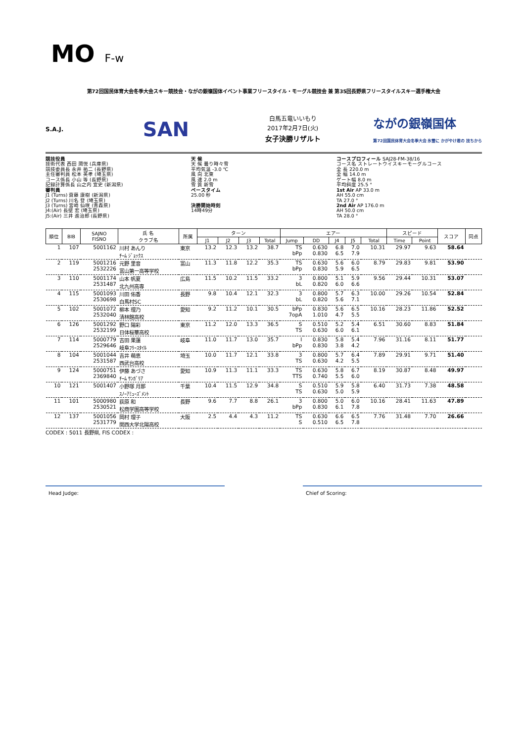MO F-w
第72回国民体育大会冬季大会スキー競技会・ながの銀嶺国体イベント事業フリースタイル・モーグル競技会 兼 第35回長野県フリースタイルスキー選手権大会
S.A.J.
SAN
白馬五竜いいもり
2017年2月7日(火)
女子決勝リザルト
ながの銀嶺国体
第72回国民体育大会冬季大会 氷雪に かがやけ君の 技ちから
競技役員
技術代表 西田 潤悦 (兵庫県)
競技委員長 永井 祐二 (長野県)
主任審判員 松本 英孝 (埼玉県)
コース係長 小山 等 (長野県)
記録計算係長 山之内 宣史 (新潟県)
審判員
J1 (Turns) 齋藤 康樹 (新潟県)
J2 (Turns) 川名 登 (埼玉県)
J3 (Turns) 宮崎 仙咲 (青森県)
J4:(Air) 長壁 宏 (埼玉県)
J5:(Air) 三井 進治郎 (長野県)
天 候
天 候 曇り時々雪
平均気温 -3.0 ℃
風 向 北東
風 速 2.0 m
雪 質 新雪
ペースタイム
25.00 秒
決勝開始時刻
14時49分
コースプロフィール SAJ28-FM-38/16
コース名 ストレートウイスキーモーグルコース
全 長 220.0 m
全 幅 14.0 m
ゲート幅 8.0 m
平均斜度 25.5 °
1st Air AP 33.0 m
AH 55.0 cm
TA 27.0 °
2nd Air AP 176.0 m
AH 50.0 cm
TA 28.0 °
| 順位 | BIB | SAJNO FISNO | 氏 名 クラブ名 | 所属 | ターン | | | | エアー | | | | | スピード | | スコア | 同点 |
| --- | --- | --- | --- | --- | --- | --- | --- | --- | --- | --- | --- | --- | --- | --- | --- | --- | --- |
| | | | | | J1 | J2 | J3 | Total | Jump | DD | J4 | J5 | Total | Time | Point | | |
| 1 | 107 | 5001162 | 川村 あんり ﾁｰﾑ ｼﾞｮｯｸｽ | 東京 | 13.2 | 12.3 | 13.2 | 38.7 | TS bPp | 0.630 0.830 | 6.8 6.5 | 7.0 7.9 | 10.31 | 29.97 | 9.63 | 58.64 | |
| 2 | 119 | 5001216 2532226 | 元野 里音 富山第一高等学校 | 富山 | 11.3 | 11.8 | 12.2 | 35.3 | TS bPp | 0.630 0.830 | 5.6 5.9 | 6.0 6.5 | 8.79 | 29.83 | 9.81 | 53.90 | |
| 3 | 110 | 5001174 2531487 | 山本 帆夏 北九州高専 | 広島 | 11.5 | 10.2 | 11.5 | 33.2 | 3 bL | 0.800 0.820 | 5.1 6.0 | 5.9 6.6 | 9.56 | 29.44 | 10.31 | 53.07 | |
| 4 | 115 | 5001093 2530698 | 川田 佑香 白馬村SC | 長野 | 9.8 | 10.4 | 12.1 | 32.3 | 3 bL | 0.800 0.820 | 5.7 5.6 | 6.3 7.1 | 10.00 | 29.26 | 10.54 | 52.84 | |
| 5 | 102 | 5001072 2532040 | 柳本 理乃 清林館高校 | 愛知 | 9.2 | 11.2 | 10.1 | 30.5 | bPp 7opA | 0.830 1.010 | 5.6 4.7 | 6.5 5.5 | 10.16 | 28.23 | 11.86 | 52.52 | |
| 6 | 126 | 5001292 2532199 | 野口 陽彩 日体桜華高校 | 東京 | 11.2 | 12.0 | 13.3 | 36.5 | S TS | 0.510 0.630 | 5.2 6.0 | 5.4 6.1 | 6.51 | 30.60 | 8.83 | 51.84 | |
| 7 | 114 | 5000779 2529646 | 吉田 果蓮 岐阜ﾌﾘｰｽﾀｲﾙ | 岐阜 | 11.0 | 11.7 | 13.0 | 35.7 | I bPp | 0.830 0.830 | 5.8 3.8 | 5.4 4.2 | 7.96 | 31.16 | 8.11 | 51.77 | |
| 8 | 104 | 5001044 2531587 | 吉井 萌恵 西武台高校 | 埼玉 | 10.0 | 11.7 | 12.1 | 33.8 | 3 TS | 0.800 0.630 | 5.7 4.2 | 6.4 5.5 | 7.89 | 29.91 | 9.71 | 51.40 | |
| 9 | 124 | 5000751 2369840 | 伊藤 あづさ ﾁｰﾑ ｻﾝｶﾞﾘｱ | 愛知 | 10.9 | 11.3 | 11.1 | 33.3 | TS TTS | 0.630 0.740 | 5.8 5.5 | 6.7 6.0 | 8.19 | 30.87 | 8.48 | 49.97 | |
| 10 | 121 | 5001407 | 小野塚 月那 ｽﾉｰｱﾐｭｰｽﾞﾒﾝﾄ | 千葉 | 10.4 | 11.5 | 12.9 | 34.8 | S TS | 0.510 0.630 | 5.9 5.0 | 5.8 5.9 | 6.40 | 31.73 | 7.38 | 48.58 | |
| 11 | 101 | 5000980 2530521 | 荻原 和 松商学園高等学校 | 長野 | 9.6 | 7.7 | 8.8 | 26.1 | 3 bPp | 0.800 0.830 | 5.0 6.1 | 6.0 7.8 | 10.16 | 28.41 | 11.63 | 47.89 | |
| 12 | 137 | 5001056 2531779 | 岡村 理子 関西大学北陽高校 | 大阪 | 2.5 | 4.4 | 4.3 | 11.2 | TS S | 0.630 0.510 | 6.6 6.5 | 6.5 7.8 | 7.76 | 31.48 | 7.70 | 26.66 | |
CODEX : 5011 長野県, FIS CODEX :
Head Judge: Chief of Scoring: